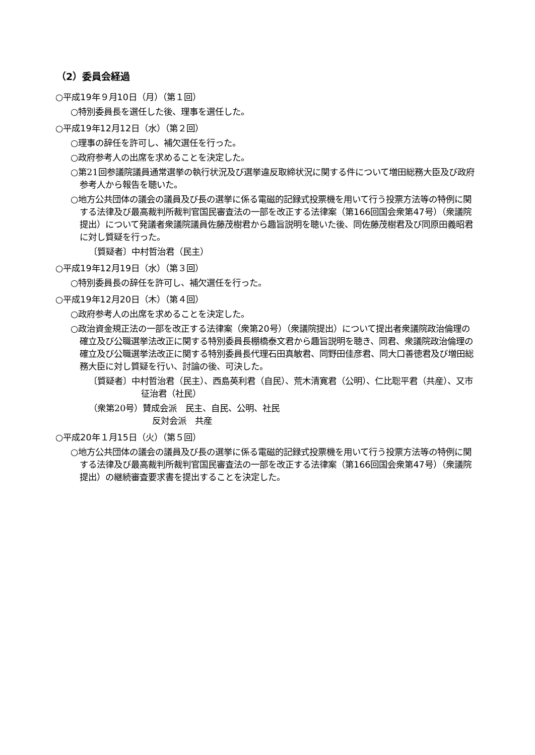（2）委員会経過
○平成19年９月10日（月）（第１回）
○特別委員長を選任した後、理事を選任した。
○平成19年12月12日（水）（第２回）
○理事の辞任を許可し、補欠選任を行った。
○政府参考人の出席を求めることを決定した。
○第21回参議院議員通常選挙の執行状況及び選挙違反取締状況に関する件について増田総務大臣及び政府参考人から報告を聴いた。
○地方公共団体の議会の議員及び長の選挙に係る電磁的記録式投票機を用いて行う投票方法等の特例に関する法律及び最高裁判所裁判官国民審査法の一部を改正する法律案（第166回国会衆第47号）（衆議院提出）について発議者衆議院議員佐藤茂樹君から趣旨説明を聴いた後、同佐藤茂樹君及び同原田義昭君に対し質疑を行った。
〔質疑者〕中村哲治君（民主）
○平成19年12月19日（水）（第３回）
○特別委員長の辞任を許可し、補欠選任を行った。
○平成19年12月20日（木）（第４回）
○政府参考人の出席を求めることを決定した。
○政治資金規正法の一部を改正する法律案（衆第20号）（衆議院提出）について提出者衆議院政治倫理の確立及び公職選挙法改正に関する特別委員長棚橋泰文君から趣旨説明を聴き、同君、衆議院政治倫理の確立及び公職選挙法改正に関する特別委員長代理石田真敏君、同野田佳彦君、同大口善徳君及び増田総務大臣に対し質疑を行い、討論の後、可決した。
〔質疑者〕中村哲治君（民主）、西島英利君（自民）、荒木清寛君（公明）、仁比聡平君（共産）、又市征治君（社民）
（衆第20号）賛成会派　民主、自民、公明、社民
反対会派　共産
○平成20年１月15日（火）（第５回）
○地方公共団体の議会の議員及び長の選挙に係る電磁的記録式投票機を用いて行う投票方法等の特例に関する法律及び最高裁判所裁判官国民審査法の一部を改正する法律案（第166回国会衆第47号）（衆議院提出）の継続審査要求書を提出することを決定した。